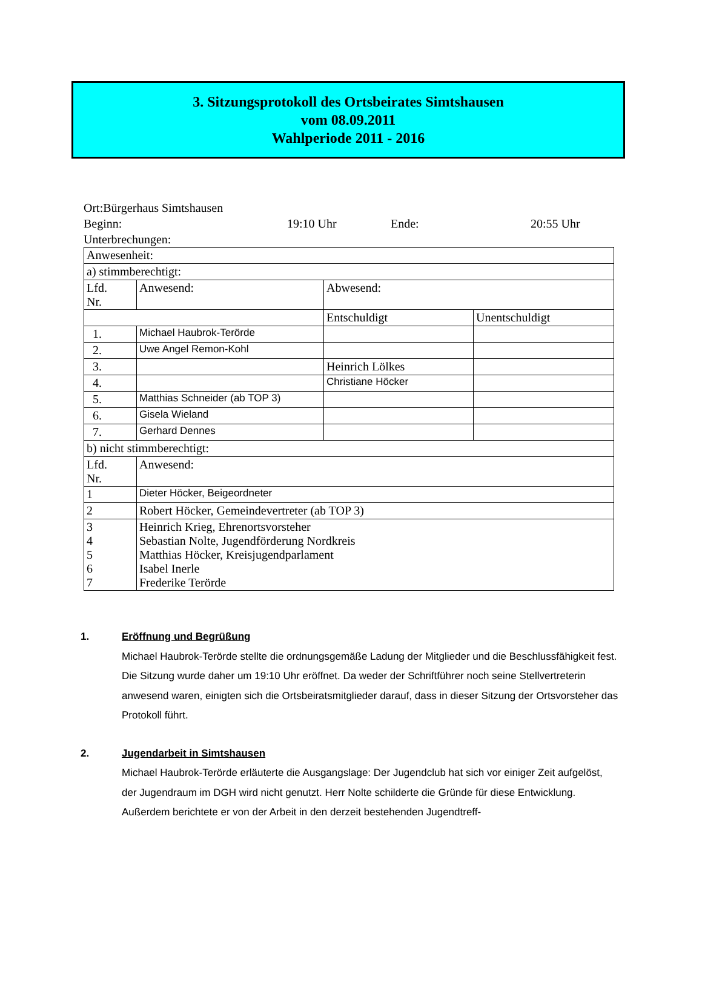3. Sitzungsprotokoll des Ortsbeirates Simtshausen
vom 08.09.2011
Wahlperiode 2011 - 2016
Ort:Bürgerhaus Simtshausen
Beginn: 19:10 Uhr Ende: 20:55 Uhr
Unterbrechungen:
| Anwesenheit: | | | |
| a) stimmberechtigt: | | | |
| Lfd. Nr. | Anwesend: | Abwesend: | |
| | | Entschuldigt | Unentschuldigt |
| 1. | Michael Haubrok-Terörde | | |
| 2. | Uwe Angel Remon-Kohl | | |
| 3. | | Heinrich Lölkes | |
| 4. | | Christiane Höcker | |
| 5. | Matthias Schneider (ab TOP 3) | | |
| 6. | Gisela Wieland | | |
| 7. | Gerhard Dennes | | |
| b) nicht stimmberechtigt: | | | |
| Lfd. Nr. | Anwesend: | | |
| 1 | Dieter Höcker, Beigeordneter | | |
| 2 | Robert Höcker, Gemeindevertreter (ab TOP 3) | | |
| 3 4 5 6 7 | Heinrich Krieg, Ehrenortsvorsteher Sebastian Nolte, Jugendförderung Nordkreis Matthias Höcker, Kreisjugendparlament Isabel Inerle Frederike Terörde | | |
1. Eröffnung und Begrüßung
Michael Haubrok-Terörde stellte die ordnungsgemäße Ladung der Mitglieder und die Beschlussfähigkeit fest. Die Sitzung wurde daher um 19:10 Uhr eröffnet. Da weder der Schriftführer noch seine Stellvertreterin anwesend waren, einigten sich die Ortsbeiratsmitglieder darauf, dass in dieser Sitzung der Ortsvorsteher das Protokoll führt.
2. Jugendarbeit in Simtshausen
Michael Haubrok-Terörde erläuterte die Ausgangslage: Der Jugendclub hat sich vor einiger Zeit aufgelöst, der Jugendraum im DGH wird nicht genutzt. Herr Nolte schilderte die Gründe für diese Entwicklung. Außerdem berichtete er von der Arbeit in den derzeit bestehenden Jugendtreff-